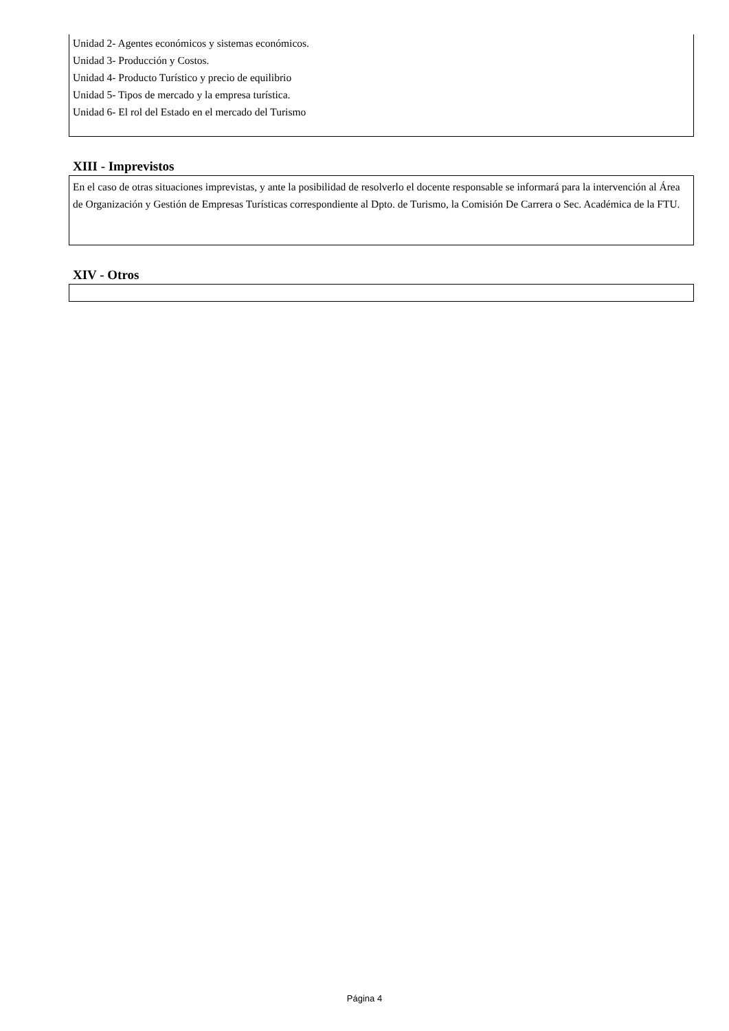Unidad 2- Agentes económicos y sistemas económicos.
Unidad 3- Producción y Costos.
Unidad 4- Producto Turístico y precio de equilibrio
Unidad 5- Tipos de mercado y la empresa turística.
Unidad 6- El rol del Estado en el mercado del Turismo
XIII - Imprevistos
En el caso de otras situaciones imprevistas, y ante la posibilidad de resolverlo el docente responsable se informará para la intervención al Área de Organización y Gestión de Empresas Turísticas correspondiente al Dpto. de Turismo, la Comisión De Carrera o Sec. Académica de la FTU.
XIV - Otros
Página 4